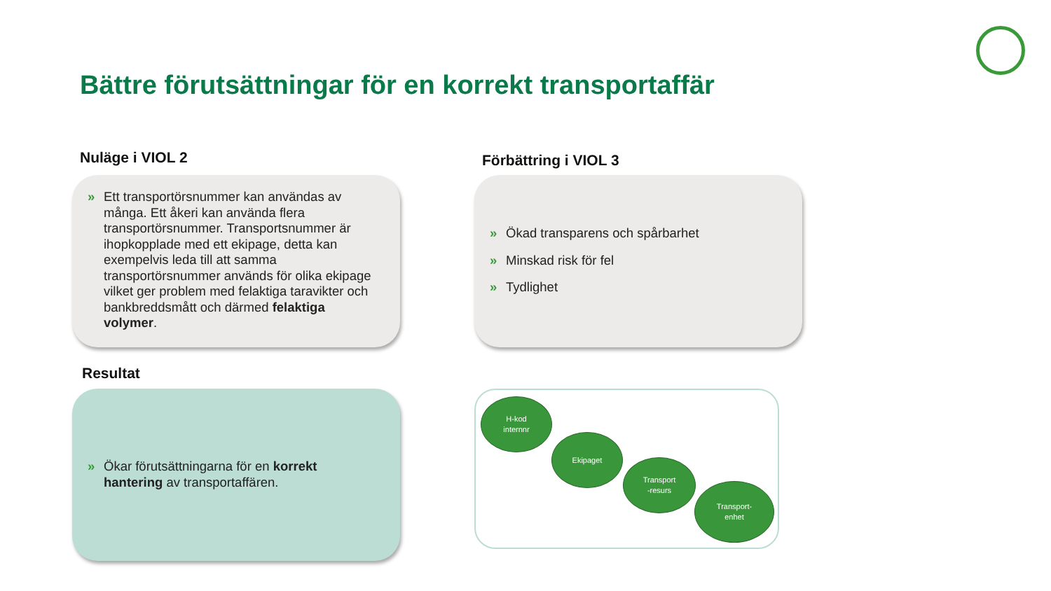Bättre förutsättningar för en korrekt transportaffär
Nuläge i VIOL 2 Förbättring i VIOL 3
» Ett transportörsnummer kan användas av många. Ett åkeri kan använda flera transportörsnummer. Transportsnummer är ihopkopplade med ett ekipage, detta kan exempelvis leda till att samma transportörsnummer används för olika ekipage vilket ger problem med felaktiga taravikter och bankbreddsmått och därmed felaktiga volymer.
» Ökad transparens och spårbarhet
» Minskad risk för fel
» Tydlighet
Resultat
» Ökar förutsättningarna för en korrekt hantering av transportaffären.
H-kod
internnr
Ekipaget
Transport
-resurs
Transport-
enhet